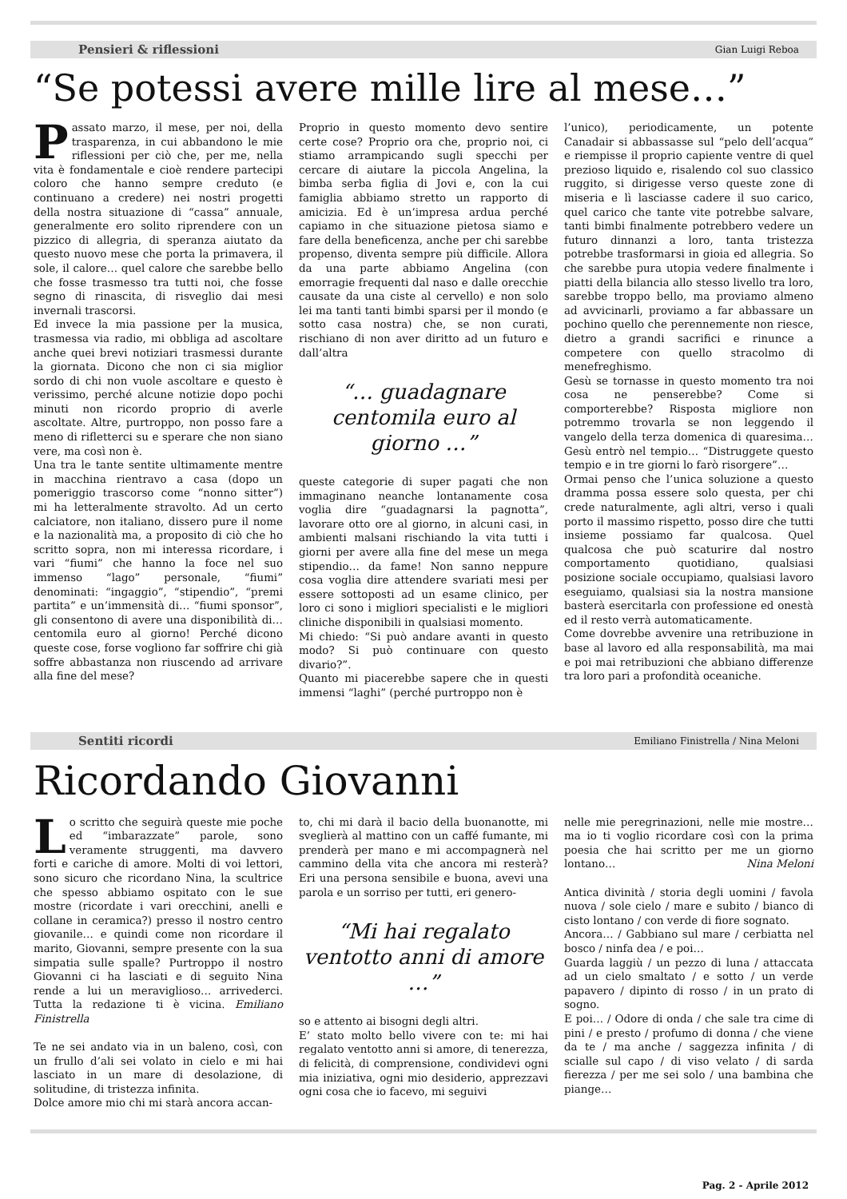Pensieri & riflessioni Gian Luigi Reboa
“Se potessi avere mille lire al mese…”
Passato marzo, il mese, per noi, della trasparenza, in cui abbandono le mie riflessioni per ciò che, per me, nella vita è fondamentale e cioè rendere partecipi coloro che hanno sempre creduto (e continuano a credere) nei nostri progetti della nostra situazione di “cassa” annuale, generalmente ero solito riprendere con un pizzico di allegria, di speranza aiutato da questo nuovo mese che porta la primavera, il sole, il calore… quel calore che sarebbe bello che fosse trasmesso tra tutti noi, che fosse segno di rinascita, di risveglio dai mesi invernali trascorsi.
Ed invece la mia passione per la musica, trasmessa via radio, mi obbliga ad ascoltare anche quei brevi notiziari trasmessi durante la giornata. Dicono che non ci sia miglior sordo di chi non vuole ascoltare e questo è verissimo, perché alcune notizie dopo pochi minuti non ricordo proprio di averle ascoltate. Altre, purtroppo, non posso fare a meno di rifletterci su e sperare che non siano vere, ma così non è.
Una tra le tante sentite ultimamente mentre in macchina rientravo a casa (dopo un pomeriggio trascorso come “nonno sitter”) mi ha letteralmente stravolto. Ad un certo calciatore, non italiano, dissero pure il nome e la nazionalità ma, a proposito di ciò che ho scritto sopra, non mi interessa ricordare, i vari “fiumi” che hanno la foce nel suo immenso “lago” personale, “fiumi” denominati: “ingaggio”, “stipendio”, “premi partita” e un’immensità di… “fiumi sponsor”, gli consentono di avere una disponibilità di… centomila euro al giorno! Perché dicono queste cose, forse vogliono far soffrire chi già soffre abbastanza non riuscendo ad arrivare alla fine del mese?
Proprio in questo momento devo sentire certe cose? Proprio ora che, proprio noi, ci stiamo arrampicando sugli specchi per cercare di aiutare la piccola Angelina, la bimba serba figlia di Jovi e, con la cui famiglia abbiamo stretto un rapporto di amicizia. Ed è un’impresa ardua perché capiamo in che situazione pietosa siamo e fare della beneficenza, anche per chi sarebbe propenso, diventa sempre più difficile. Allora da una parte abbiamo Angelina (con emorragie frequenti dal naso e dalle orecchie causate da una ciste al cervello) e non solo lei ma tanti tanti bimbi sparsi per il mondo (e sotto casa nostra) che, se non curati, rischiano di non aver diritto ad un futuro e dall’altra
“… guadagnare centomila euro al giorno …”
queste categorie di super pagati che non immaginano neanche lontanamente cosa voglia dire “guadagnarsi la pagnotta”, lavorare otto ore al giorno, in alcuni casi, in ambienti malsani rischiando la vita tutti i giorni per avere alla fine del mese un mega stipendio… da fame! Non sanno neppure cosa voglia dire attendere svariati mesi per essere sottoposti ad un esame clinico, per loro ci sono i migliori specialisti e le migliori cliniche disponibili in qualsiasi momento.
Mi chiedo: “Si può andare avanti in questo modo? Si può continuare con questo divario?”.
Quanto mi piacerebbe sapere che in questi immensi “laghi” (perché purtroppo non è
l’unico), periodicamente, un potente Canadair si abbassasse sul “pelo dell’acqua” e riempisse il proprio capiente ventre di quel prezioso liquido e, risalendo col suo classico ruggito, si dirigesse verso queste zone di miseria e lì lasciasse cadere il suo carico, quel carico che tante vite potrebbe salvare, tanti bimbi finalmente potrebbero vedere un futuro dinnanzi a loro, tanta tristezza potrebbe trasformarsi in gioia ed allegria. So che sarebbe pura utopia vedere finalmente i piatti della bilancia allo stesso livello tra loro, sarebbe troppo bello, ma proviamo almeno ad avvicinarli, proviamo a far abbassare un pochino quello che perennemente non riesce, dietro a grandi sacrifici e rinunce a competere con quello stracolmo di menefreghismo.
Gesù se tornasse in questo momento tra noi cosa ne penserebbe? Come si comporterebbe? Risposta migliore non potremmo trovarla se non leggendo il vangelo della terza domenica di quaresima… Gesù entrò nel tempio… “Distruggete questo tempio e in tre giorni lo farò risorgere”…
Ormai penso che l’unica soluzione a questo dramma possa essere solo questa, per chi crede naturalmente, agli altri, verso i quali porto il massimo rispetto, posso dire che tutti insieme possiamo far qualcosa. Quel qualcosa che può scaturire dal nostro comportamento quotidiano, qualsiasi posizione sociale occupiamo, qualsiasi lavoro eseguiamo, qualsiasi sia la nostra mansione basterà esercitarla con professione ed onestà ed il resto verrà automaticamente.
Come dovrebbe avvenire una retribuzione in base al lavoro ed alla responsabilità, ma mai e poi mai retribuzioni che abbiano differenze tra loro pari a profondità oceaniche.
Sentiti ricordi Emiliano Finistrella / Nina Meloni
Ricordando Giovanni
Lo scritto che seguirà queste mie poche ed “imbarazzate” parole, sono veramente struggenti, ma davvero forti e cariche di amore. Molti di voi lettori, sono sicuro che ricordano Nina, la scultrice che spesso abbiamo ospitato con le sue mostre (ricordate i vari orecchini, anelli e collane in ceramica?) presso il nostro centro giovanile… e quindi come non ricordare il marito, Giovanni, sempre presente con la sua simpatia sulle spalle? Purtroppo il nostro Giovanni ci ha lasciati e di seguito Nina rende a lui un meraviglioso… arrivederci. Tutta la redazione ti è vicina. Emiliano Finistrella
Te ne sei andato via in un baleno, così, con un frullo d’ali sei volato in cielo e mi hai lasciato in un mare di desolazione, di solitudine, di tristezza infinita.
Dolce amore mio chi mi starà ancora accan-
to, chi mi darà il bacio della buonanotte, mi sveglierà al mattino con un caffé fumante, mi prenderà per mano e mi accompagnerà nel cammino della vita che ancora mi resterà? Eri una persona sensibile e buona, avevi una parola e un sorriso per tutti, eri genero-
“Mi hai regalato ventotto anni di amore …”
so e attento ai bisogni degli altri.
E’ stato molto bello vivere con te: mi hai regalato ventotto anni si amore, di tenerezza, di felicità, di comprensione, condividevi ogni mia iniziativa, ogni mio desiderio, apprezzavi ogni cosa che io facevo, mi seguivi
nelle mie peregrinazioni, nelle mie mostre… ma io ti voglio ricordare così con la prima poesia che hai scritto per me un giorno lontano… Nina Meloni
Antica divinità / storia degli uomini / favola nuova / sole cielo / mare e subito / bianco di cisto lontano / con verde di fiore sognato.
Ancora… / Gabbiano sul mare / cerbiatta nel bosco / ninfa dea / e poi…
Guarda laggiù / un pezzo di luna / attaccata ad un cielo smaltato / e sotto / un verde papavero / dipinto di rosso / in un prato di sogno.
E poi… / Odore di onda / che sale tra cime di pini / e presto / profumo di donna / che viene da te / ma anche / saggezza infinita / di scialle sul capo / di viso velato / di sarda fierezza / per me sei solo / una bambina che piange…
Pag. 2 - Aprile 2012